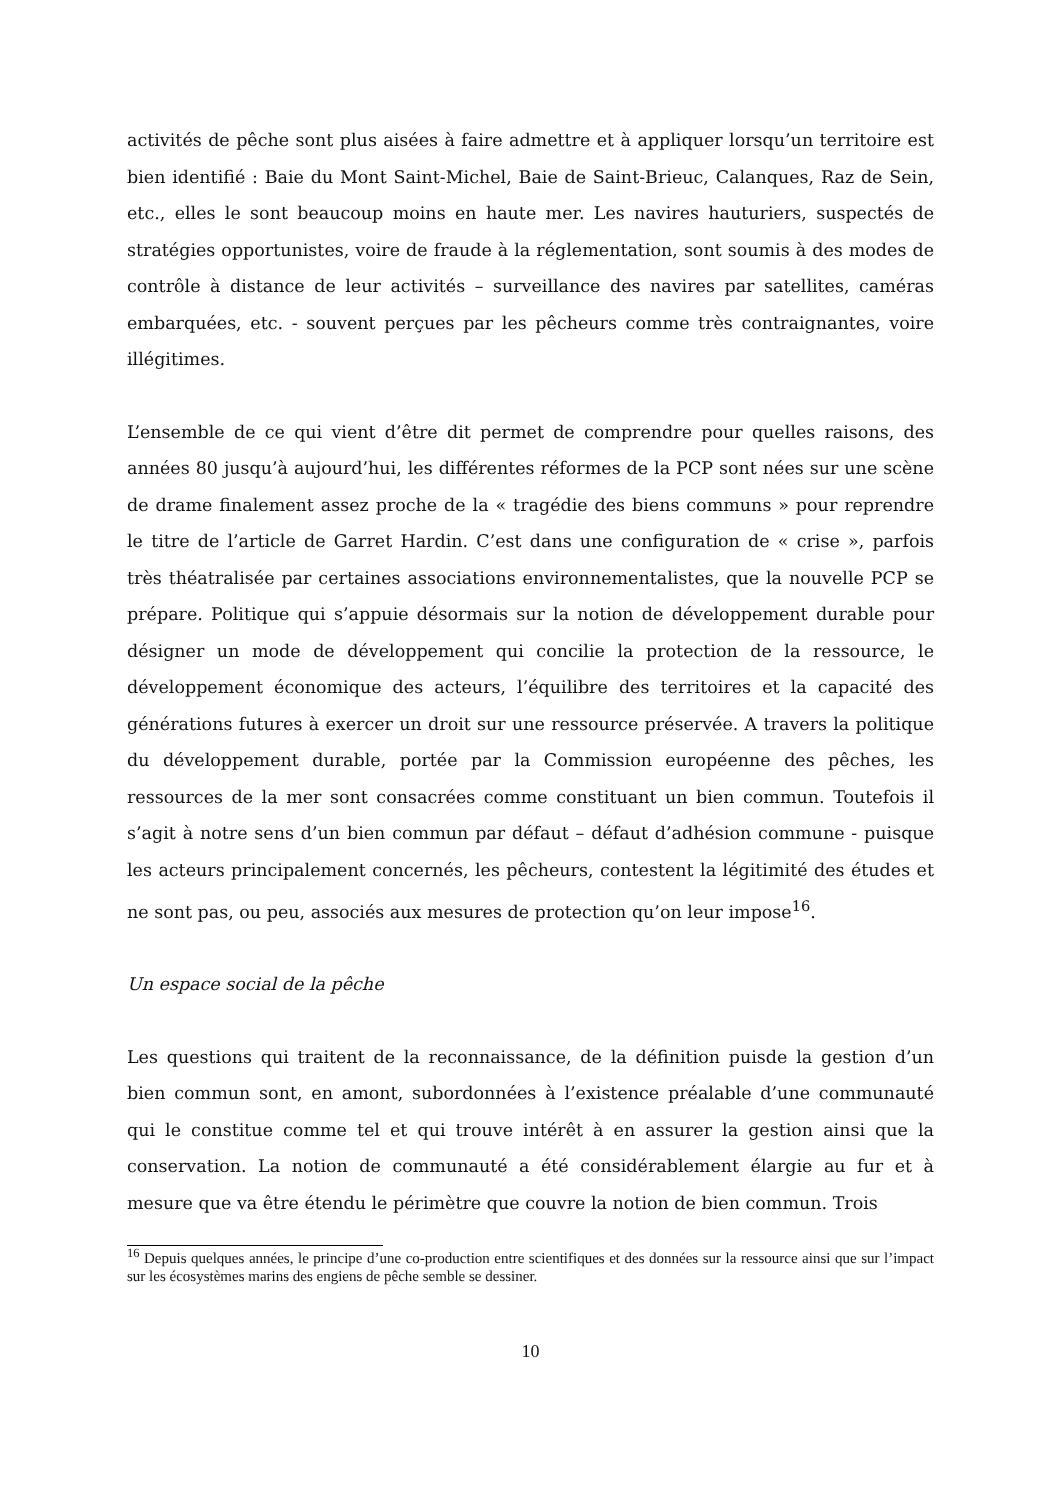activités de pêche sont plus aisées à faire admettre et à appliquer lorsqu’un territoire est bien identifié : Baie du Mont Saint-Michel, Baie de Saint-Brieuc, Calanques, Raz de Sein, etc., elles le sont beaucoup moins en haute mer. Les navires hauturiers, suspectés de stratégies opportunistes, voire de fraude à la réglementation, sont soumis à des modes de contrôle à distance de leur activités – surveillance des navires par satellites, caméras embarquées, etc. - souvent perçues par les pêcheurs comme très contraignantes, voire illégitimes.
L’ensemble de ce qui vient d’être dit permet de comprendre pour quelles raisons, des années 80 jusqu’à aujourd’hui, les différentes réformes de la PCP sont nées sur une scène de drame finalement assez proche de la « tragédie des biens communs » pour reprendre le titre de l’article de Garret Hardin. C’est dans une configuration de « crise », parfois très théatralisée par certaines associations environnementalistes, que la nouvelle PCP se prépare. Politique qui s’appuie désormais sur la notion de développement durable pour désigner un mode de développement qui concilie la protection de la ressource, le développement économique des acteurs, l’équilibre des territoires et la capacité des générations futures à exercer un droit sur une ressource préservée. A travers la politique du développement durable, portée par la Commission européenne des pêches, les ressources de la mer sont consacrées comme constituant un bien commun. Toutefois il s’agit à notre sens d’un bien commun par défaut – défaut d’adhésion commune - puisque les acteurs principalement concernés, les pêcheurs, contestent la légitimité des études et ne sont pas, ou peu, associés aux mesures de protection qu’on leur impose<sup>16</sup>.
Un espace social de la pêche
Les questions qui traitent de la reconnaissance, de la définition puisde la gestion d’un bien commun sont, en amont, subordonnées à l’existence préalable d’une communauté qui le constitue comme tel et qui trouve intérêt à en assurer la gestion ainsi que la conservation. La notion de communauté a été considérablement élargie au fur et à mesure que va être étendu le périmètre que couvre la notion de bien commun. Trois
<sup>16</sup> Depuis quelques années, le principe d’une co-production entre scientifiques et des données sur la ressource ainsi que sur l’impact sur les écosystèmes marins des engiens de pêche semble se dessiner.
10